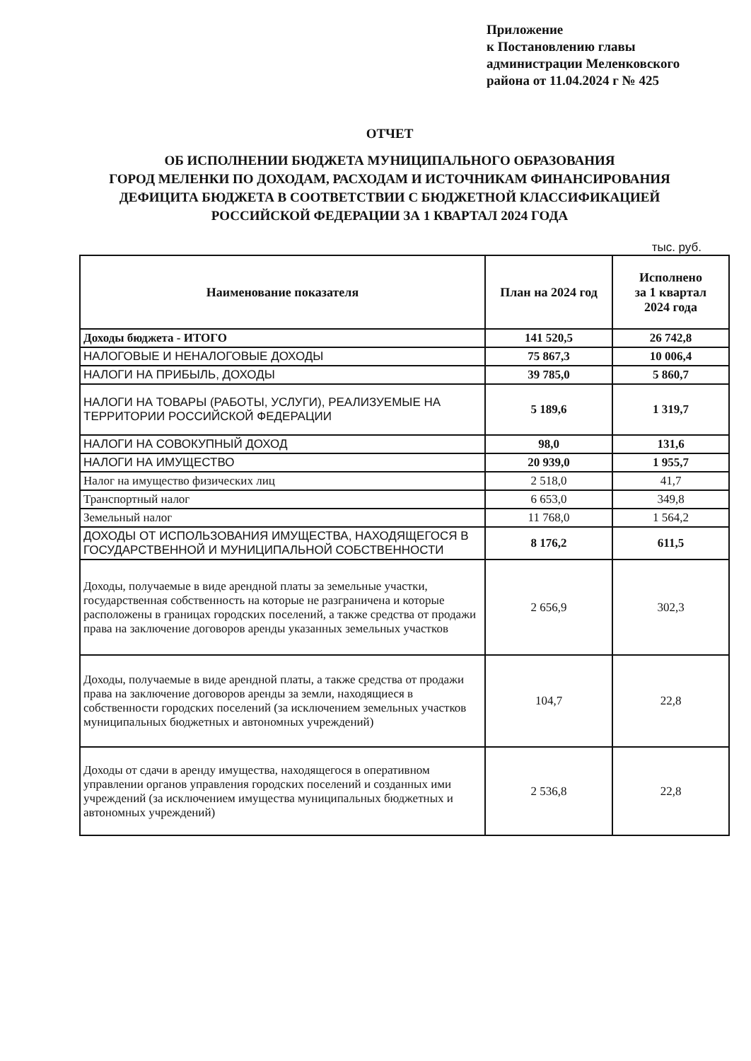Приложение
к Постановлению главы
администрации Меленковского
района от 11.04.2024 г № 425
ОТЧЕТ
ОБ ИСПОЛНЕНИИ БЮДЖЕТА МУНИЦИПАЛЬНОГО ОБРАЗОВАНИЯ
ГОРОД МЕЛЕНКИ ПО ДОХОДАМ, РАСХОДАМ И ИСТОЧНИКАМ ФИНАНСИРОВАНИЯ
ДЕФИЦИТА БЮДЖЕТА В СООТВЕТСТВИИ С БЮДЖЕТНОЙ КЛАССИФИКАЦИЕЙ
РОССИЙСКОЙ ФЕДЕРАЦИИ ЗА 1 КВАРТАЛ 2024 ГОДА
тыс. руб.
| Наименование показателя | План на 2024 год | Исполнено за 1 квартал 2024 года |
| --- | --- | --- |
| Доходы бюджета - ИТОГО | 141 520,5 | 26 742,8 |
| НАЛОГОВЫЕ И НЕНАЛОГОВЫЕ ДОХОДЫ | 75 867,3 | 10 006,4 |
| НАЛОГИ НА ПРИБЫЛЬ, ДОХОДЫ | 39 785,0 | 5 860,7 |
| НАЛОГИ НА ТОВАРЫ (РАБОТЫ, УСЛУГИ), РЕАЛИЗУЕМЫЕ НА ТЕРРИТОРИИ РОССИЙСКОЙ ФЕДЕРАЦИИ | 5 189,6 | 1 319,7 |
| НАЛОГИ НА СОВОКУПНЫЙ ДОХОД | 98,0 | 131,6 |
| НАЛОГИ НА ИМУЩЕСТВО | 20 939,0 | 1 955,7 |
| Налог на имущество физических лиц | 2 518,0 | 41,7 |
| Транспортный налог | 6 653,0 | 349,8 |
| Земельный налог | 11 768,0 | 1 564,2 |
| ДОХОДЫ ОТ ИСПОЛЬЗОВАНИЯ ИМУЩЕСТВА, НАХОДЯЩЕГОСЯ В ГОСУДАРСТВЕННОЙ И МУНИЦИПАЛЬНОЙ СОБСТВЕННОСТИ | 8 176,2 | 611,5 |
| Доходы, получаемые в виде арендной платы за земельные участки, государственная собственность на которые не разграничена и которые расположены в границах городских поселений, а также средства от продажи права на заключение договоров аренды указанных земельных участков | 2 656,9 | 302,3 |
| Доходы, получаемые в виде арендной платы, а также средства от продажи права на заключение договоров аренды за земли, находящиеся в собственности городских поселений (за исключением земельных участков муниципальных бюджетных и автономных учреждений) | 104,7 | 22,8 |
| Доходы от сдачи в аренду имущества, находящегося в оперативном управлении органов управления городских поселений и созданных ими учреждений (за исключением имущества муниципальных бюджетных и автономных учреждений) | 2 536,8 | 22,8 |